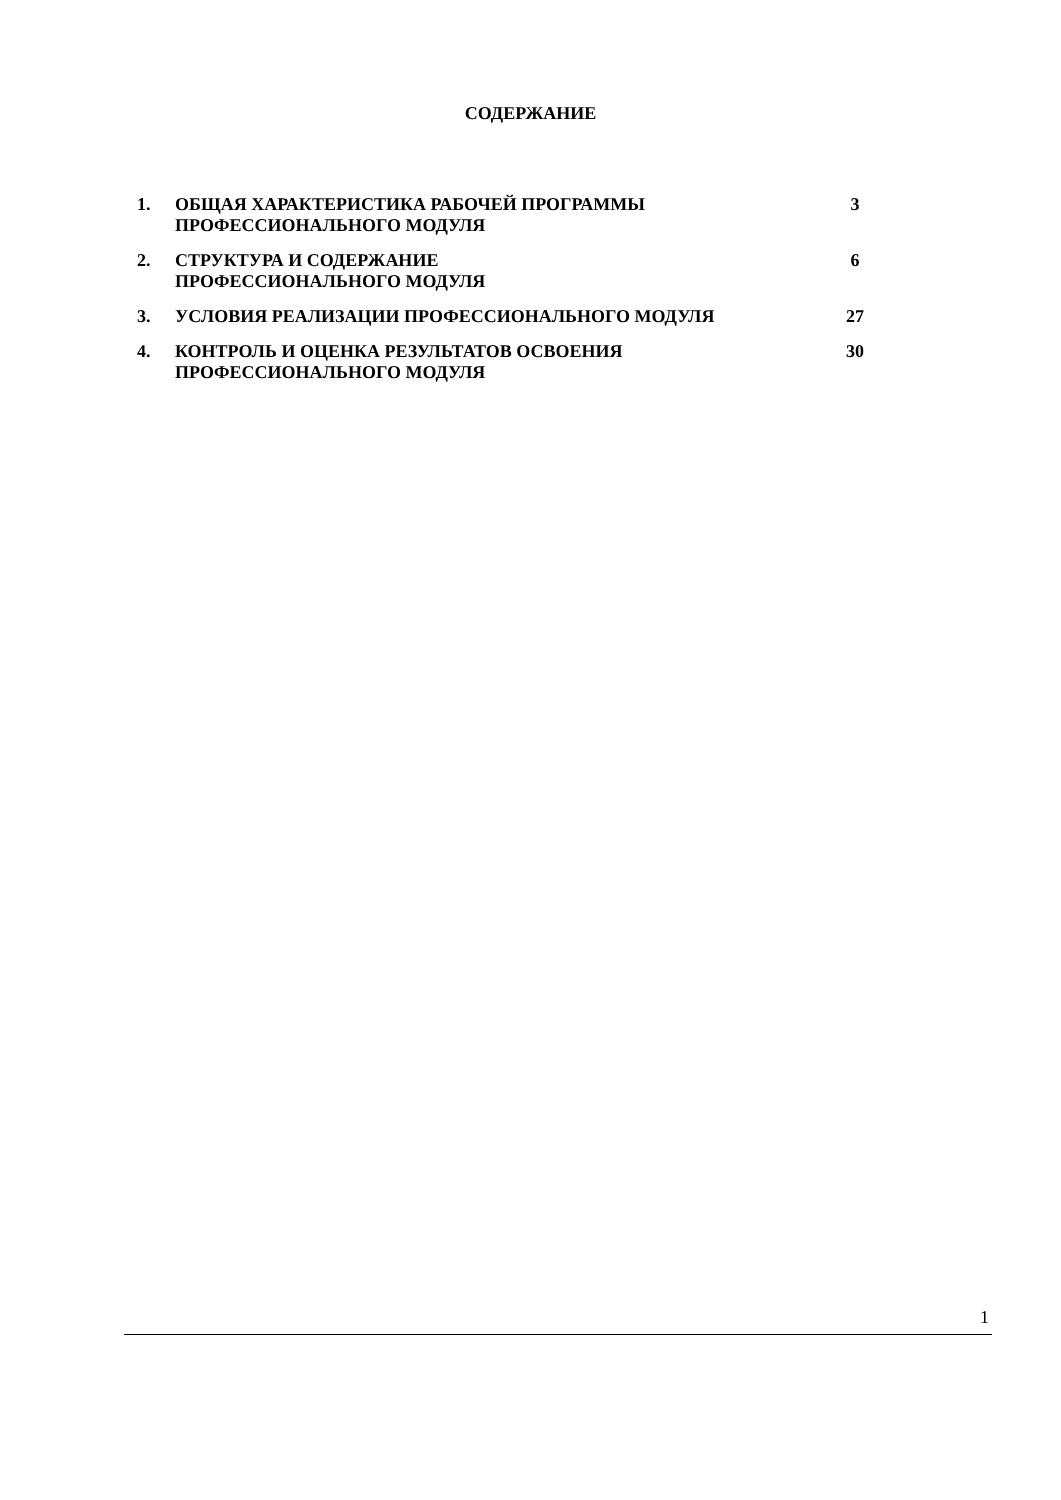СОДЕРЖАНИЕ
| 1. | ОБЩАЯ ХАРАКТЕРИСТИКА РАБОЧЕЙ ПРОГРАММЫ ПРОФЕССИОНАЛЬНОГО МОДУЛЯ | 3 |
| 2. | СТРУКТУРА И СОДЕРЖАНИЕ ПРОФЕССИОНАЛЬНОГО МОДУЛЯ | 6 |
| 3. | УСЛОВИЯ РЕАЛИЗАЦИИ ПРОФЕССИОНАЛЬНОГО МОДУЛЯ | 27 |
| 4. | КОНТРОЛЬ И ОЦЕНКА РЕЗУЛЬТАТОВ ОСВОЕНИЯ ПРОФЕССИОНАЛЬНОГО МОДУЛЯ | 30 |
1